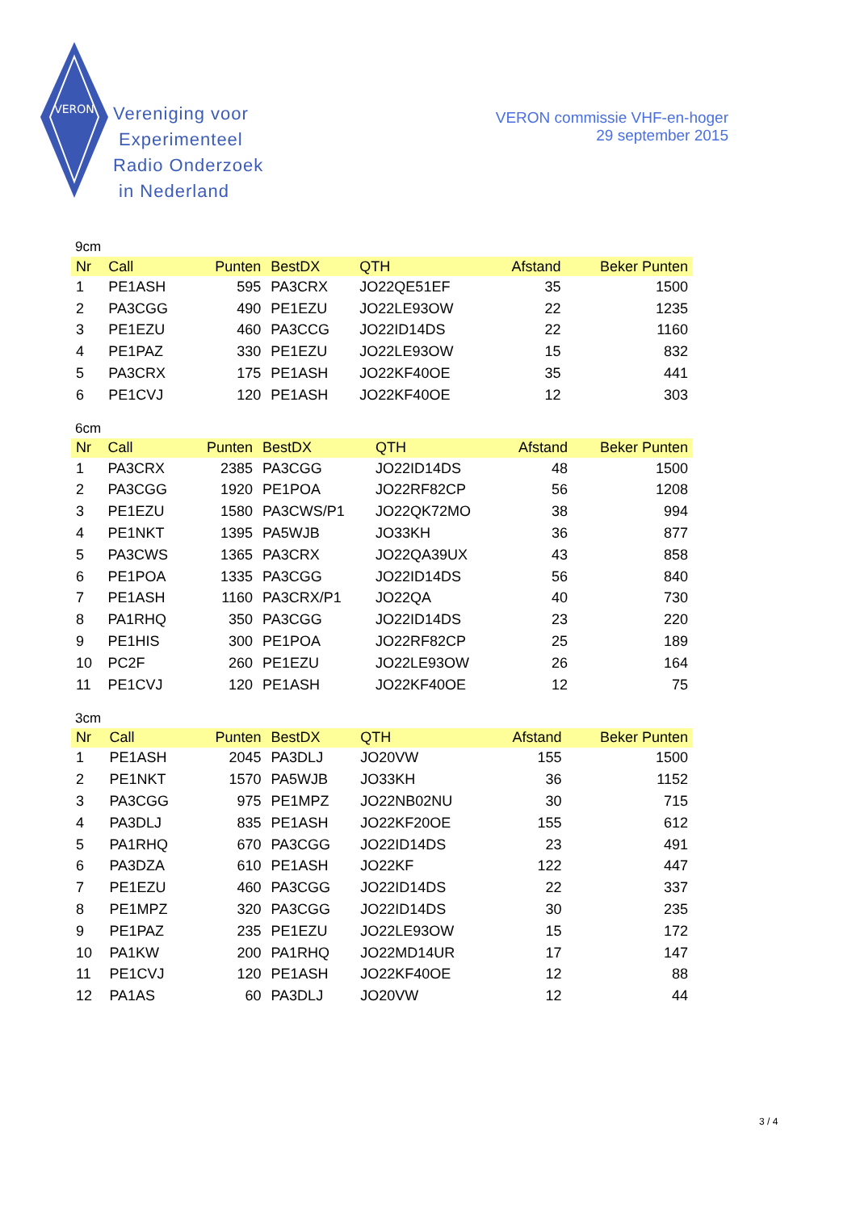VERON
Vereniging voor
Experimenteel
Radio Onderzoek
in Nederland
VERON commissie VHF-en-hoger
29 september 2015
9cm
| Nr | Call | Punten | BestDX | QTH | Afstand | Beker Punten |
| --- | --- | --- | --- | --- | --- | --- |
| 1 | PE1ASH | 595 | PA3CRX | JO22QE51EF | 35 | 1500 |
| 2 | PA3CGG | 490 | PE1EZU | JO22LE93OW | 22 | 1235 |
| 3 | PE1EZU | 460 | PA3CCG | JO22ID14DS | 22 | 1160 |
| 4 | PE1PAZ | 330 | PE1EZU | JO22LE93OW | 15 | 832 |
| 5 | PA3CRX | 175 | PE1ASH | JO22KF40OE | 35 | 441 |
| 6 | PE1CVJ | 120 | PE1ASH | JO22KF40OE | 12 | 303 |
6cm
| Nr | Call | Punten | BestDX | QTH | Afstand | Beker Punten |
| --- | --- | --- | --- | --- | --- | --- |
| 1 | PA3CRX | 2385 | PA3CGG | JO22ID14DS | 48 | 1500 |
| 2 | PA3CGG | 1920 | PE1POA | JO22RF82CP | 56 | 1208 |
| 3 | PE1EZU | 1580 | PA3CWS/P1 | JO22QK72MO | 38 | 994 |
| 4 | PE1NKT | 1395 | PA5WJB | JO33KH | 36 | 877 |
| 5 | PA3CWS | 1365 | PA3CRX | JO22QA39UX | 43 | 858 |
| 6 | PE1POA | 1335 | PA3CGG | JO22ID14DS | 56 | 840 |
| 7 | PE1ASH | 1160 | PA3CRX/P1 | JO22QA | 40 | 730 |
| 8 | PA1RHQ | 350 | PA3CGG | JO22ID14DS | 23 | 220 |
| 9 | PE1HIS | 300 | PE1POA | JO22RF82CP | 25 | 189 |
| 10 | PC2F | 260 | PE1EZU | JO22LE93OW | 26 | 164 |
| 11 | PE1CVJ | 120 | PE1ASH | JO22KF40OE | 12 | 75 |
3cm
| Nr | Call | Punten | BestDX | QTH | Afstand | Beker Punten |
| --- | --- | --- | --- | --- | --- | --- |
| 1 | PE1ASH | 2045 | PA3DLJ | JO20VW | 155 | 1500 |
| 2 | PE1NKT | 1570 | PA5WJB | JO33KH | 36 | 1152 |
| 3 | PA3CGG | 975 | PE1MPZ | JO22NB02NU | 30 | 715 |
| 4 | PA3DLJ | 835 | PE1ASH | JO22KF20OE | 155 | 612 |
| 5 | PA1RHQ | 670 | PA3CGG | JO22ID14DS | 23 | 491 |
| 6 | PA3DZA | 610 | PE1ASH | JO22KF | 122 | 447 |
| 7 | PE1EZU | 460 | PA3CGG | JO22ID14DS | 22 | 337 |
| 8 | PE1MPZ | 320 | PA3CGG | JO22ID14DS | 30 | 235 |
| 9 | PE1PAZ | 235 | PE1EZU | JO22LE93OW | 15 | 172 |
| 10 | PA1KW | 200 | PA1RHQ | JO22MD14UR | 17 | 147 |
| 11 | PE1CVJ | 120 | PE1ASH | JO22KF40OE | 12 | 88 |
| 12 | PA1AS | 60 | PA3DLJ | JO20VW | 12 | 44 |
3 / 4